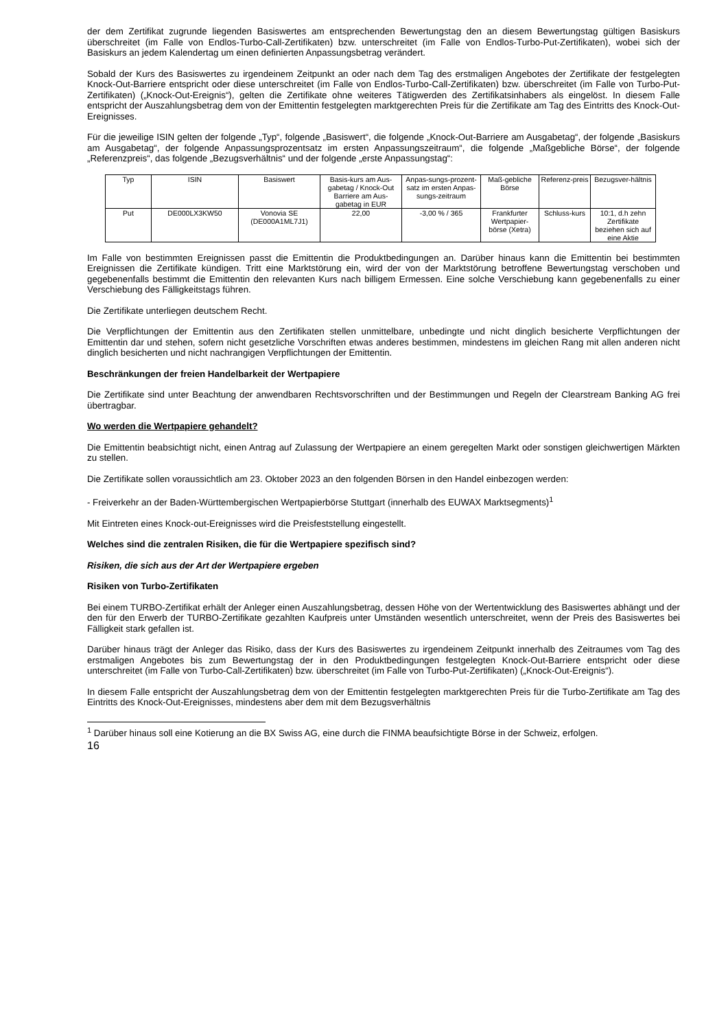der dem Zertifikat zugrunde liegenden Basiswertes am entsprechenden Bewertungstag den an diesem Bewertungstag gültigen Basiskurs überschreitet (im Falle von Endlos-Turbo-Call-Zertifikaten) bzw. unterschreitet (im Falle von Endlos-Turbo-Put-Zertifikaten), wobei sich der Basiskurs an jedem Kalendertag um einen definierten Anpassungsbetrag verändert.
Sobald der Kurs des Basiswertes zu irgendeinem Zeitpunkt an oder nach dem Tag des erstmaligen Angebotes der Zertifikate der festgelegten Knock-Out-Barriere entspricht oder diese unterschreitet (im Falle von Endlos-Turbo-Call-Zertifikaten) bzw. überschreitet (im Falle von Turbo-Put-Zertifikaten) („Knock-Out-Ereignis“), gelten die Zertifikate ohne weiteres Tätigwerden des Zertifikatsinhabers als eingelöst. In diesem Falle entspricht der Auszahlungsbetrag dem von der Emittentin festgelegten marktgerechten Preis für die Zertifikate am Tag des Eintritts des Knock-Out-Ereignisses.
Für die jeweilige ISIN gelten der folgende „Typ“, folgende „Basiswert“, die folgende „Knock-Out-Barriere am Ausgabetag“, der folgende „Basiskurs am Ausgabetag“, der folgende Anpassungsprozentsatz im ersten Anpassungszeitraum“, die folgende „Maßgebliche Börse“, der folgende „Referenzpreis“, das folgende „Bezugsverhältnis“ und der folgende „erste Anpassungstag“:
| Typ | ISIN | Basiswert | Basis-kurs am Aus-gabetag / Knock-Out Barriere am Aus-gabetag in EUR | Anpas-sungs-prozent-satz im ersten Anpas-sungs-zeitraum | Maß-gebliche Börse | Referenz-preis | Bezugsver-hältnis |
| Put | DE000LX3KW50 | Vonovia SE (DE000A1ML7J1) | 22,00 | -3,00 % / 365 | Frankfurter Wertpapier-börse (Xetra) | Schluss-kurs | 10:1, d.h zehn Zertifikate beziehen sich auf eine Aktie |
Im Falle von bestimmten Ereignissen passt die Emittentin die Produktbedingungen an. Darüber hinaus kann die Emittentin bei bestimmten Ereignissen die Zertifikate kündigen. Tritt eine Marktstörung ein, wird der von der Marktstörung betroffene Bewertungstag verschoben und gegebenenfalls bestimmt die Emittentin den relevanten Kurs nach billigem Ermessen. Eine solche Verschiebung kann gegebenenfalls zu einer Verschiebung des Fälligkeitstags führen.
Die Zertifikate unterliegen deutschem Recht.
Die Verpflichtungen der Emittentin aus den Zertifikaten stellen unmittelbare, unbedingte und nicht dinglich besicherte Verpflichtungen der Emittentin dar und stehen, sofern nicht gesetzliche Vorschriften etwas anderes bestimmen, mindestens im gleichen Rang mit allen anderen nicht dinglich besicherten und nicht nachrangigen Verpflichtungen der Emittentin.
Beschränkungen der freien Handelbarkeit der Wertpapiere
Die Zertifikate sind unter Beachtung der anwendbaren Rechtsvorschriften und der Bestimmungen und Regeln der Clearstream Banking AG frei übertragbar.
Wo werden die Wertpapiere gehandelt?
Die Emittentin beabsichtigt nicht, einen Antrag auf Zulassung der Wertpapiere an einem geregelten Markt oder sonstigen gleichwertigen Märkten zu stellen.
Die Zertifikate sollen voraussichtlich am 23. Oktober 2023 an den folgenden Börsen in den Handel einbezogen werden:
- Freiverkehr an der Baden-Württembergischen Wertpapierbörse Stuttgart (innerhalb des EUWAX Marktsegments)<sup>1</sup>
Mit Eintreten eines Knock-out-Ereignisses wird die Preisfeststellung eingestellt.
Welches sind die zentralen Risiken, die für die Wertpapiere spezifisch sind?
Risiken, die sich aus der Art der Wertpapiere ergeben
Risiken von Turbo-Zertifikaten
Bei einem TURBO-Zertifikat erhält der Anleger einen Auszahlungsbetrag, dessen Höhe von der Wertentwicklung des Basiswertes abhängt und der den für den Erwerb der TURBO-Zertifikate gezahlten Kaufpreis unter Umständen wesentlich unterschreitet, wenn der Preis des Basiswertes bei Fälligkeit stark gefallen ist.
Darüber hinaus trägt der Anleger das Risiko, dass der Kurs des Basiswertes zu irgendeinem Zeitpunkt innerhalb des Zeitraumes vom Tag des erstmaligen Angebotes bis zum Bewertungstag der in den Produktbedingungen festgelegten Knock-Out-Barriere entspricht oder diese unterschreitet (im Falle von Turbo-Call-Zertifikaten) bzw. überschreitet (im Falle von Turbo-Put-Zertifikaten) („Knock-Out-Ereignis“).
In diesem Falle entspricht der Auszahlungsbetrag dem von der Emittentin festgelegten marktgerechten Preis für die Turbo-Zertifikate am Tag des Eintritts des Knock-Out-Ereignisses, mindestens aber dem mit dem Bezugsverhältnis
<sup>1</sup> Darüber hinaus soll eine Kotierung an die BX Swiss AG, eine durch die FINMA beaufsichtigte Börse in der Schweiz, erfolgen.
16